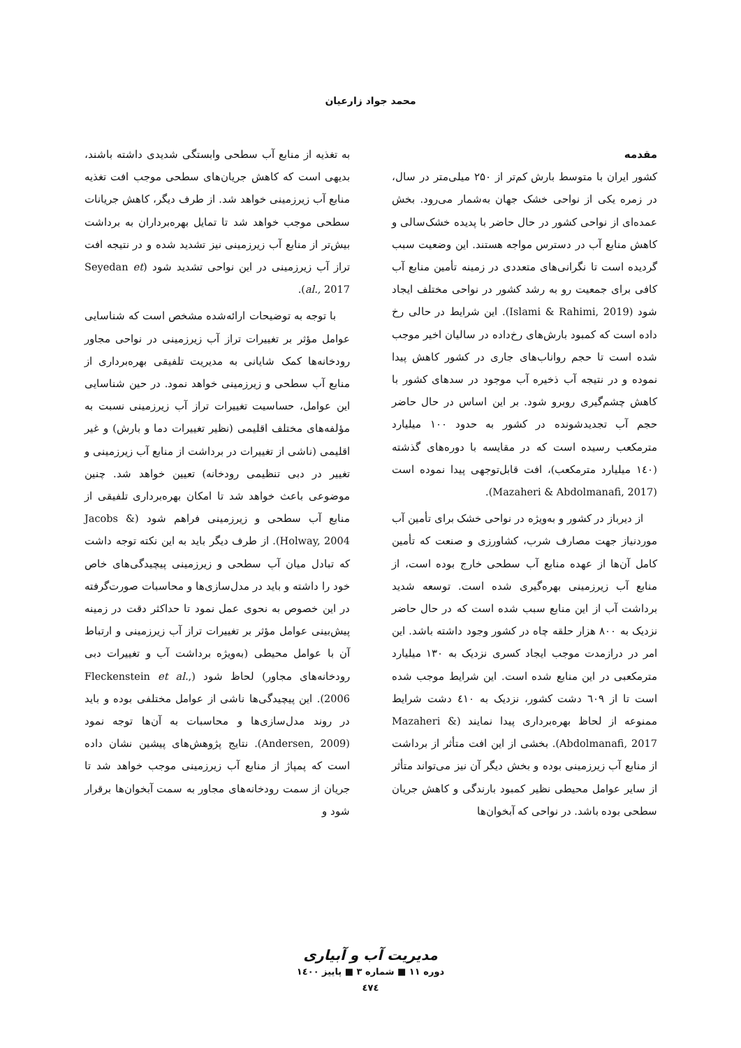محمد جواد زارعیان
مقدمه
کشور ایران با متوسط بارش کم‌تر از ۲۵۰ میلی‌متر در سال، در زمره یکی از نواحی خشک جهان به‌شمار می‌رود. بخش عمده‌ای از نواحی کشور در حال حاضر با پدیده خشک‌سالی و کاهش منابع آب در دسترس مواجه هستند. این وضعیت سبب گردیده است تا نگرانی‌های متعددی در زمینه تأمین منابع آب کافی برای جمعیت رو به رشد کشور در نواحی مختلف ایجاد شود (Islami & Rahimi, 2019). این شرایط در حالی رخ داده است که کمبود بارش‌های رخ‌داده در سالیان اخیر موجب شده است تا حجم رواناب‌های جاری در کشور کاهش پیدا نموده و در نتیجه آب ذخیره آب موجود در سدهای کشور با کاهش چشم‌گیری روبرو شود. بر این اساس در حال حاضر حجم آب تجدیدشونده در کشور به حدود ۱۰۰ میلیارد مترمکعب رسیده است که در مقایسه با دوره‌های گذشته (۱٤۰ میلیارد مترمکعب)، افت قابل‌توجهی پیدا نموده است (Mazaheri & Abdolmanafi, 2017).
از دیرباز در کشور و به‌ویژه در نواحی خشک برای تأمین آب موردنیاز جهت مصارف شرب، کشاورزی و صنعت که تأمین کامل آن‌ها از عهده منابع آب سطحی خارج بوده است، از منابع آب زیرزمینی بهره‌گیری شده است. توسعه شدید برداشت آب از این منابع سبب شده است که در حال حاضر نزدیک به ۸۰۰ هزار حلقه چاه در کشور وجود داشته باشد. این امر در درازمدت موجب ایجاد کسری نزدیک به ۱۳۰ میلیارد مترمکعبی در این منابع شده است. این شرایط موجب شده است تا از ٦۰۹ دشت کشور، نزدیک به ٤۱۰ دشت شرایط ممنوعه از لحاظ بهره‌برداری پیدا نمایند (Mazaheri & Abdolmanafi, 2017). بخشی از این افت متأثر از برداشت از منابع آب زیرزمینی بوده و بخش دیگر آن نیز می‌تواند متأثر از سایر عوامل محیطی نظیر کمبود بارندگی و کاهش جریان سطحی بوده باشد. در نواحی که آبخوان‌ها
به تغذیه از منابع آب سطحی وابستگی شدیدی داشته باشند، بدیهی است که کاهش جریان‌های سطحی موجب افت تغذیه منابع آب زیرزمینی خواهد شد. از طرف دیگر، کاهش جریانات سطحی موجب خواهد شد تا تمایل بهره‌برداران به برداشت بیش‌تر از منابع آب زیرزمینی نیز تشدید شده و در نتیجه افت تراز آب زیرزمینی در این نواحی تشدید شود (Seyedan et al., 2017).
با توجه به توضیحات ارائه‌شده مشخص است که شناسایی عوامل مؤثر بر تغییرات تراز آب زیرزمینی در نواحی مجاور رودخانه‌ها کمک شایانی به مدیریت تلفیقی بهره‌برداری از منابع آب سطحی و زیرزمینی خواهد نمود. در حین شناسایی این عوامل، حساسیت تغییرات تراز آب زیرزمینی نسبت به مؤلفه‌های مختلف اقلیمی (نظیر تغییرات دما و بارش) و غیر اقلیمی (ناشی از تغییرات در برداشت از منابع آب زیرزمینی و تغییر در دبی تنظیمی رودخانه) تعیین خواهد شد. چنین موضوعی باعث خواهد شد تا امکان بهره‌برداری تلفیقی از منابع آب سطحی و زیرزمینی فراهم شود (Jacobs & Holway, 2004). از طرف دیگر باید به این نکته توجه داشت که تبادل میان آب سطحی و زیرزمینی پیچیدگی‌های خاص خود را داشته و باید در مدل‌سازی‌ها و محاسبات صورت‌گرفته در این خصوص به نحوی عمل نمود تا حداکثر دقت در زمینه پیش‌بینی عوامل مؤثر بر تغییرات تراز آب زیرزمینی و ارتباط آن با عوامل محیطی (به‌ویژه برداشت آب و تغییرات دبی رودخانه‌های مجاور) لحاظ شود (Fleckenstein et al., 2006). این پیچیدگی‌ها ناشی از عوامل مختلفی بوده و باید در روند مدل‌سازی‌ها و محاسبات به آن‌ها توجه نمود (Andersen, 2009). نتایج پژوهش‌های پیشین نشان داده است که پمپاژ از منابع آب زیرزمینی موجب خواهد شد تا جریان از سمت رودخانه‌های مجاور به سمت آبخوان‌ها برقرار شود و
مدیریت آب و آبیاری
دوره ۱۱ ■ شماره ۳ ■ پاییز ۱٤۰۰
٤۷٤